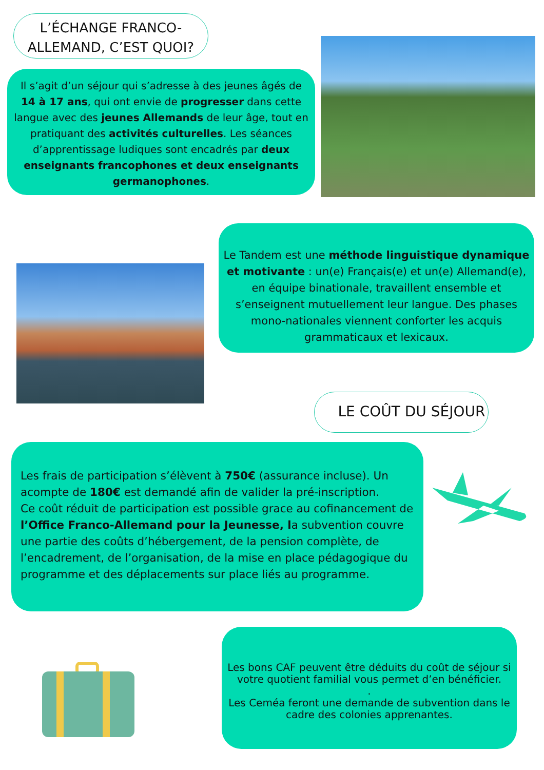L’ÉCHANGE FRANCO-ALLEMAND, C’EST QUOI?
Il s’agit d’un séjour qui s’adresse à des jeunes âgés de 14 à 17 ans, qui ont envie de progresser dans cette langue avec des jeunes Allemands de leur âge, tout en pratiquant des activités culturelles. Les séances d’apprentissage ludiques sont encadrés par deux enseignants francophones et deux enseignants germanophones.
Le Tandem est une méthode linguistique dynamique et motivante : un(e) Français(e) et un(e) Allemand(e), en équipe binationale, travaillent ensemble et s’enseignent mutuellement leur langue. Des phases mono-nationales viennent conforter les acquis grammaticaux et lexicaux.
LE COÛT DU SÉJOUR
Les frais de participation s’élèvent à 750€ (assurance incluse). Un acompte de 180€ est demandé afin de valider la pré-inscription.
Ce coût réduit de participation est possible grace au cofinancement de l’Office Franco-Allemand pour la Jeunesse, la subvention couvre une partie des coûts d’hébergement, de la pension complète, de l’encadrement, de l’organisation, de la mise en place pédagogique du programme et des déplacements sur place liés au programme.
Les bons CAF peuvent être déduits du coût de séjour si votre quotient familial vous permet d’en bénéficier.
.
Les Ceméa feront une demande de subvention dans le cadre des colonies apprenantes.